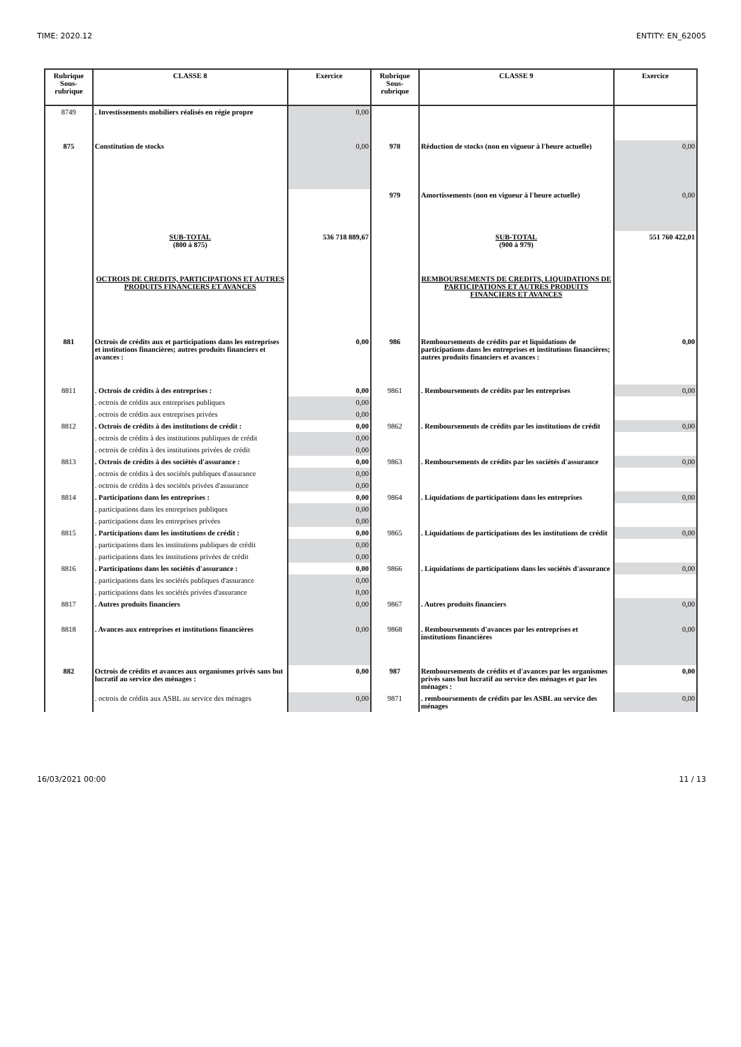TIME: 2020.12 ENTITY: EN_62005
| Rubrique Sous-rubrique | CLASSE 8 | Exercice | Rubrique Sous-rubrique | CLASSE 9 | Exercice |
| --- | --- | --- | --- | --- | --- |
| 8749 | . Investissements mobiliers réalisés en régie propre | 0,00 | | | |
| 875 | Constitution de stocks | 0,00 | 978 | Réduction de stocks (non en vigueur à l'heure actuelle) | 0,00 |
| | | | 979 | Amortissements (non en vigueur à l'heure actuelle) | 0,00 |
| | SUB-TOTAL (800 à 875) | 536 718 889,67 | | SUB-TOTAL (900 à 979) | 551 760 422,01 |
| | OCTROIS DE CREDITS, PARTICIPATIONS ET AUTRES PRODUITS FINANCIERS ET AVANCES | | | REMBOURSEMENTS DE CREDITS, LIQUIDATIONS DE PARTICIPATIONS ET AUTRES PRODUITS FINANCIERS ET AVANCES | |
| 881 | Octrois de crédits aux et participations dans les entreprises et institutions financières; autres produits financiers et avances : | 0,00 | 986 | Remboursements de crédits par et liquidations de participations dans les entreprises et institutions financières; autres produits financiers et avances : | 0,00 |
| 8811 | . Octrois de crédits à des entreprises : | 0,00 | 9861 | . Remboursements de crédits par les entreprises | 0,00 |
| | . octrois de crédits aux entreprises publiques | 0,00 | | | |
| | . octrois de crédits aux entreprises privées | 0,00 | | | |
| 8812 | . Octrois de crédits à des institutions de crédit : | 0,00 | 9862 | . Remboursements de crédits par les institutions de crédit | 0,00 |
| | . octrois de crédits à des institutions publiques de crédit | 0,00 | | | |
| | . octrois de crédits à des institutions privées de crédit | 0,00 | | | |
| 8813 | . Octrois de crédits à des sociétés d'assurance : | 0,00 | 9863 | . Remboursements de crédits par les sociétés d'assurance | 0,00 |
| | . octrois de crédits à des sociétés publiques d'assurance | 0,00 | | | |
| | . octrois de crédits à des sociétés privées d'assurance | 0,00 | | | |
| 8814 | . Participations dans les entreprises : | 0,00 | 9864 | . Liquidations de participations dans les entreprises | 0,00 |
| | . participations dans les entreprises publiques | 0,00 | | | |
| | . participations dans les entreprises privées | 0,00 | | | |
| 8815 | . Participations dans les institutions de crédit : | 0,00 | 9865 | . Liquidations de participations des les institutions de crédit | 0,00 |
| | . participations dans les institutions publiques de crédit | 0,00 | | | |
| | . participations dans les institutions privées de crédit | 0,00 | | | |
| 8816 | . Participations dans les sociétés d'assurance : | 0,00 | 9866 | . Liquidations de participations dans les sociétés d'assurance | 0,00 |
| | . participations dans les sociétés publiques d'assurance | 0,00 | | | |
| | . participations dans les sociétés privées d'assurance | 0,00 | | | |
| 8817 | . Autres produits financiers | 0,00 | 9867 | . Autres produits financiers | 0,00 |
| 8818 | . Avances aux entreprises et institutions financières | 0,00 | 9868 | . Remboursements d'avances par les entreprises et institutions financières | 0,00 |
| 882 | Octrois de crédits et avances aux organismes privés sans but lucratif au service des ménages : | 0,00 | 987 | Remboursements de crédits et d'avances par les organismes privés sans but lucratif au service des ménages et par les ménages : | 0,00 |
| | . octrois de crédits aux ASBL au service des ménages | 0,00 | 9871 | . remboursements de crédits par les ASBL au service des ménages | 0,00 |
16/03/2021 00:00 11 / 13